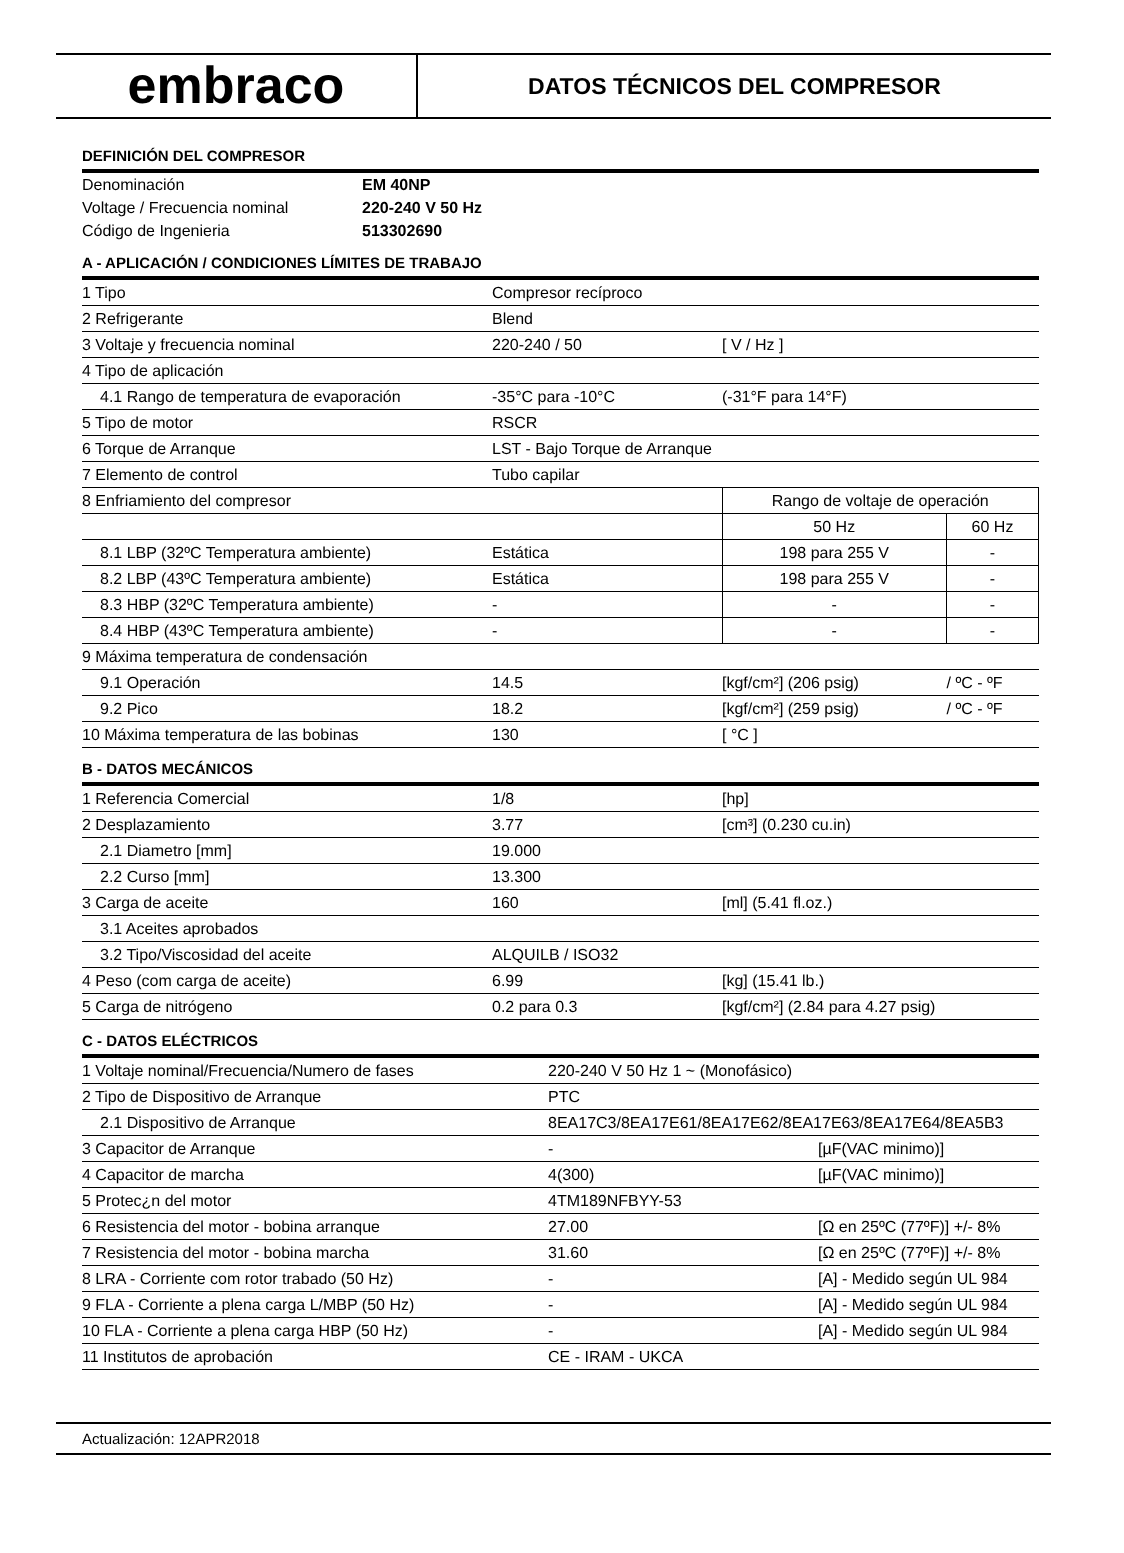embraco
DATOS TÉCNICOS DEL COMPRESOR
DEFINICIÓN DEL COMPRESOR
| Denominación | EM 40NP |
| Voltage / Frecuencia nominal | 220-240 V 50 Hz |
| Código de Ingenieria | 513302690 |
A - APLICACIÓN / CONDICIONES LÍMITES DE TRABAJO
| 1 Tipo | Compresor recíproco | | |
| 2 Refrigerante | Blend | | |
| 3 Voltaje y frecuencia nominal | 220-240 / 50 | [ V / Hz ] | |
| 4 Tipo de aplicación | | | |
| 4.1 Rango de temperatura de evaporación | -35°C para -10°C | (-31°F para 14°F) | |
| 5 Tipo de motor | RSCR | | |
| 6 Torque de Arranque | LST - Bajo Torque de Arranque | | |
| 7 Elemento de control | Tubo capilar | | |
| 8 Enfriamiento del compresor | | Rango de voltaje de operación | |
| | | 50 Hz | 60 Hz |
| 8.1 LBP (32ºC Temperatura ambiente) | Estática | 198 para 255 V | - |
| 8.2 LBP (43ºC Temperatura ambiente) | Estática | 198 para 255 V | - |
| 8.3 HBP (32ºC Temperatura ambiente) | - | - | - |
| 8.4 HBP (43ºC Temperatura ambiente) | - | - | - |
| 9 Máxima temperatura de condensación | | | |
| 9.1 Operación | 14.5 | [kgf/cm²] (206 psig) | / ºC - ºF |
| 9.2 Pico | 18.2 | [kgf/cm²] (259 psig) | / ºC - ºF |
| 10 Máxima temperatura de las bobinas | 130 | [ °C ] | |
B - DATOS MECÁNICOS
| 1 Referencia Comercial | 1/8 | [hp] |
| 2 Desplazamiento | 3.77 | [cm³] (0.230 cu.in) |
| 2.1 Diametro [mm] | 19.000 | |
| 2.2 Curso [mm] | 13.300 | |
| 3 Carga de aceite | 160 | [ml] (5.41 fl.oz.) |
| 3.1 Aceites aprobados | | |
| 3.2 Tipo/Viscosidad del aceite | ALQUILB / ISO32 | |
| 4 Peso (com carga de aceite) | 6.99 | [kg] (15.41 lb.) |
| 5 Carga de nitrógeno | 0.2 para 0.3 | [kgf/cm²] (2.84 para 4.27 psig) |
C - DATOS ELÉCTRICOS
| 1 Voltaje nominal/Frecuencia/Numero de fases | 220-240 V 50 Hz 1 ~ (Monofásico) | |
| 2 Tipo de Dispositivo de Arranque | PTC | |
| 2.1 Dispositivo de Arranque | 8EA17C3/8EA17E61/8EA17E62/8EA17E63/8EA17E64/8EA5B3 | |
| 3 Capacitor de Arranque | - | [µF(VAC minimo)] |
| 4 Capacitor de marcha | 4(300) | [µF(VAC minimo)] |
| 5 Protec¿n del motor | 4TM189NFBYY-53 | |
| 6 Resistencia del motor - bobina arranque | 27.00 | [Ω en 25ºC (77ºF)] +/- 8% |
| 7 Resistencia del motor - bobina marcha | 31.60 | [Ω en 25ºC (77ºF)] +/- 8% |
| 8 LRA - Corriente com rotor trabado (50 Hz) | - | [A] - Medido según UL 984 |
| 9 FLA - Corriente a plena carga L/MBP (50 Hz) | - | [A] - Medido según UL 984 |
| 10 FLA - Corriente a plena carga HBP (50 Hz) | - | [A] - Medido según UL 984 |
| 11 Institutos de aprobación | CE - IRAM - UKCA | |
Actualización: 12APR2018